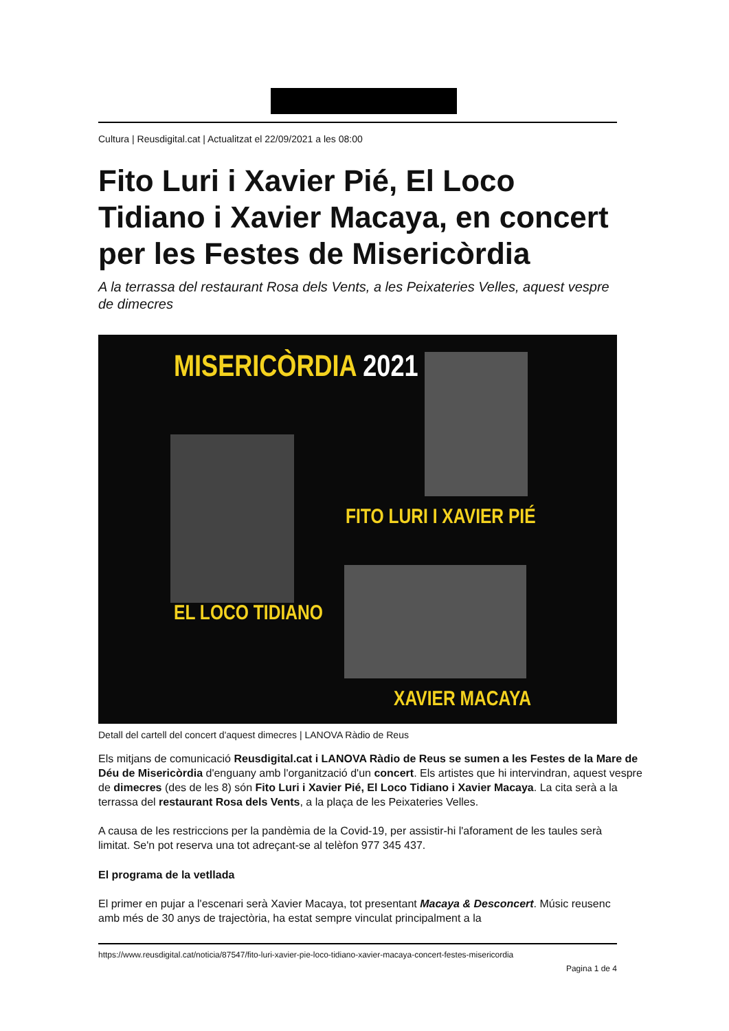Cultura | Reusdigital.cat | Actualitzat el 22/09/2021 a les 08:00
Fito Luri i Xavier Pié, El Loco Tidiano i Xavier Macaya, en concert per les Festes de Misericòrdia
A la terrassa del restaurant Rosa dels Vents, a les Peixateries Velles, aquest vespre de dimecres
MISERICÒRDIA 2021
FITO LURI I XAVIER PIÉ
EL LOCO TIDIANO
XAVIER MACAYA
Detall del cartell del concert d'aquest dimecres | LANOVA Ràdio de Reus
Els mitjans de comunicació Reusdigital.cat i LANOVA Ràdio de Reus se sumen a les Festes de la Mare de Déu de Misericòrdia d'enguany amb l'organització d'un concert. Els artistes que hi intervindran, aquest vespre de dimecres (des de les 8) són Fito Luri i Xavier Pié, El Loco Tidiano i Xavier Macaya. La cita serà a la terrassa del restaurant Rosa dels Vents, a la plaça de les Peixateries Velles.
A causa de les restriccions per la pandèmia de la Covid-19, per assistir-hi l'aforament de les taules serà limitat. Se'n pot reserva una tot adreçant-se al telèfon 977 345 437.
El programa de la vetllada
El primer en pujar a l'escenari serà Xavier Macaya, tot presentant Macaya & Desconcert. Músic reusenc amb més de 30 anys de trajectòria, ha estat sempre vinculat principalment a la
https://www.reusdigital.cat/noticia/87547/fito-luri-xavier-pie-loco-tidiano-xavier-macaya-concert-festes-misericordia
Pagina 1 de 4